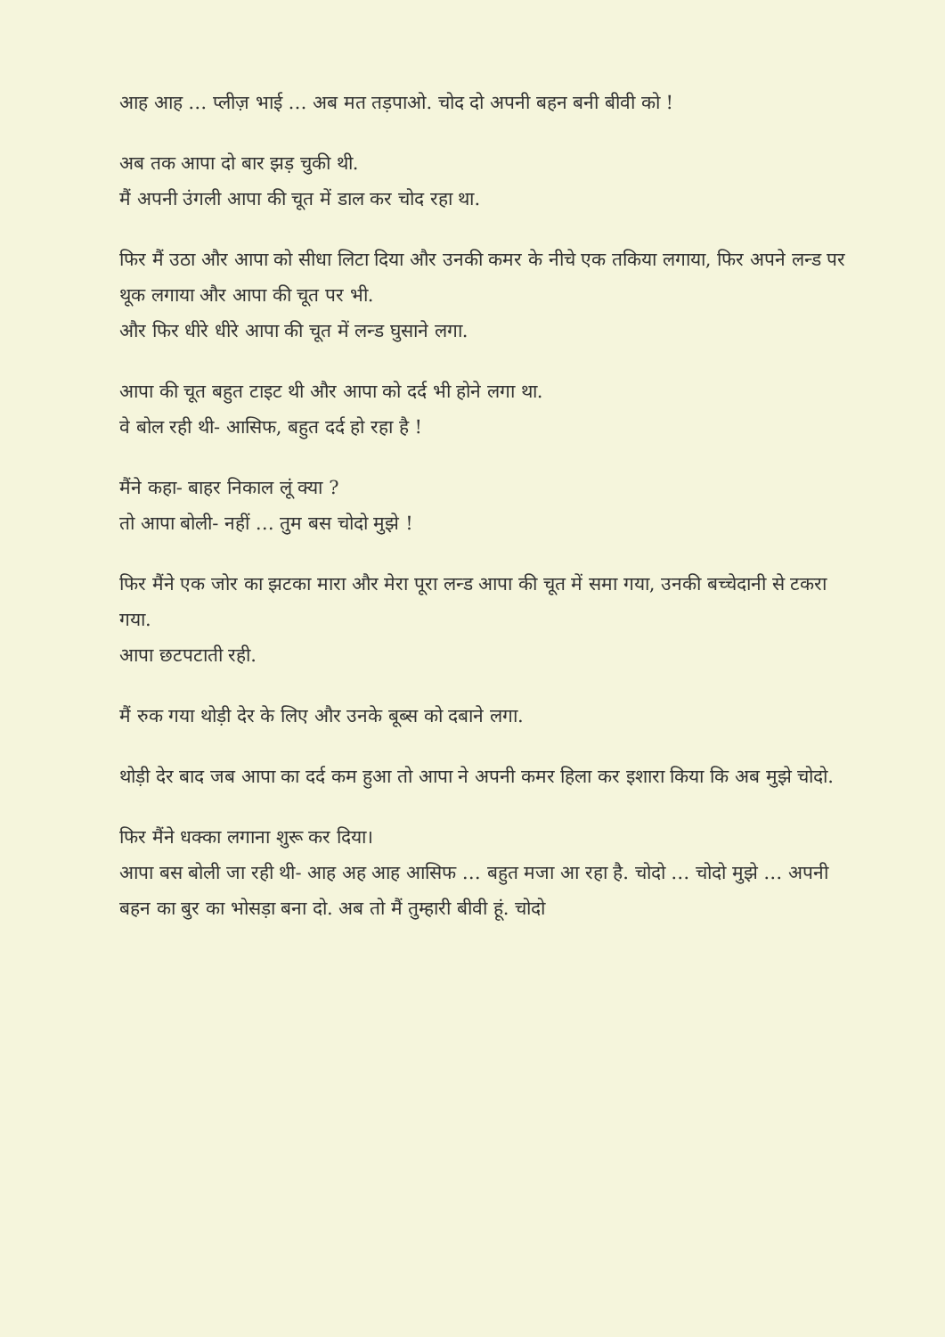आह आह … प्लीज़ भाई … अब मत तड़पाओ. चोद दो अपनी बहन बनी बीवी को !
अब तक आपा दो बार झड़ चुकी थी.
मैं अपनी उंगली आपा की चूत में डाल कर चोद रहा था.
फिर मैं उठा और आपा को सीधा लिटा दिया और उनकी कमर के नीचे एक तकिया लगाया, फिर अपने लन्ड पर थूक लगाया और आपा की चूत पर भी.
और फिर धीरे धीरे आपा की चूत में लन्ड घुसाने लगा.
आपा की चूत बहुत टाइट थी और आपा को दर्द भी होने लगा था.
वे बोल रही थी- आसिफ, बहुत दर्द हो रहा है !
मैंने कहा- बाहर निकाल लूं क्या ?
तो आपा बोली- नहीं … तुम बस चोदो मुझे !
फिर मैंने एक जोर का झटका मारा और मेरा पूरा लन्ड आपा की चूत में समा गया, उनकी बच्चेदानी से टकरा गया.
आपा छटपटाती रही.
मैं रुक गया थोड़ी देर के लिए और उनके बूब्स को दबाने लगा.
थोड़ी देर बाद जब आपा का दर्द कम हुआ तो आपा ने अपनी कमर हिला कर इशारा किया कि अब मुझे चोदो.
फिर मैंने धक्का लगाना शुरू कर दिया।
आपा बस बोली जा रही थी- आह अह आह आसिफ … बहुत मजा आ रहा है. चोदो … चोदो मुझे … अपनी बहन का बुर का भोसड़ा बना दो. अब तो मैं तुम्हारी बीवी हूं. चोदो